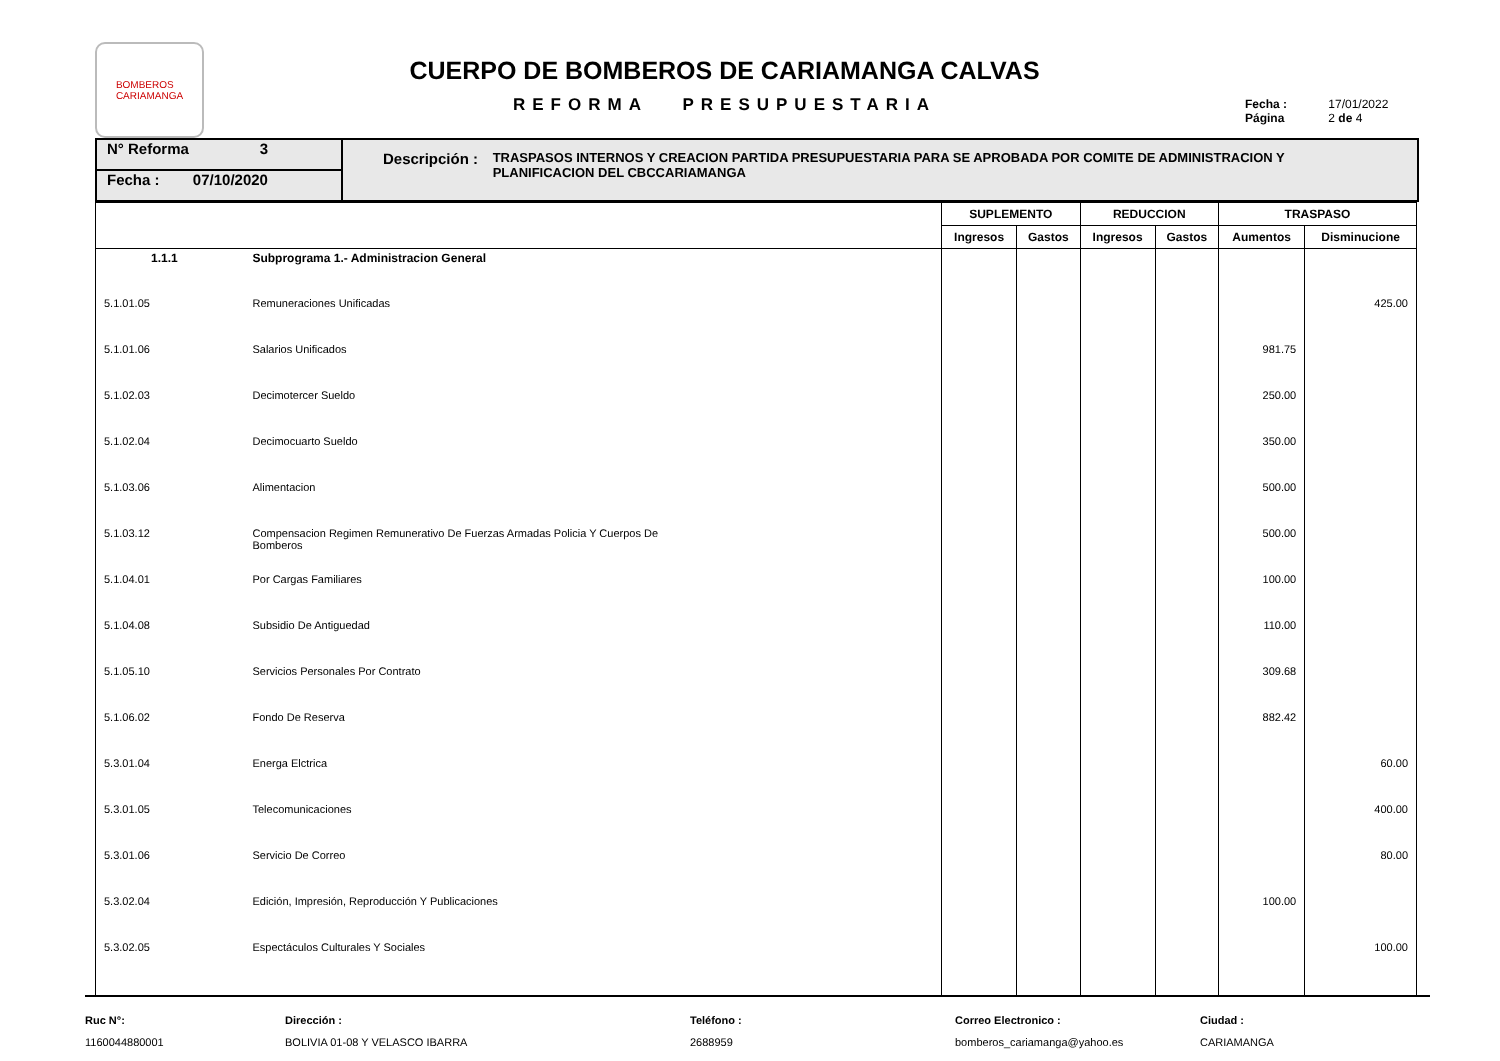BOMBEROS
CARIAMANGA
CUERPO DE BOMBEROS DE CARIAMANGA CALVAS
REFORMA PRESUPUESTARIA
Fecha : 17/01/2022
Página 2 de 4
N° Reforma 3
Fecha : 07/10/2020
Descripción : TRASPASOS INTERNOS Y CREACION PARTIDA PRESUPUESTARIA PARA SE APROBADA POR COMITE DE ADMINISTRACION Y PLANIFICACION DEL CBCCARIAMANGA
| | | SUPLEMENTO | | REDUCCION | | TRASPASO | |
| --- | --- | --- | --- | --- | --- | --- | --- |
| | | Ingresos | Gastos | Ingresos | Gastos | Aumentos | Disminucione |
| 1.1.1 | Subprograma 1.- Administracion General | | | | | | |
| 5.1.01.05 | Remuneraciones Unificadas | | | | | | 425.00 |
| 5.1.01.06 | Salarios Unificados | | | | | 981.75 | |
| 5.1.02.03 | Decimotercer Sueldo | | | | | 250.00 | |
| 5.1.02.04 | Decimocuarto Sueldo | | | | | 350.00 | |
| 5.1.03.06 | Alimentacion | | | | | 500.00 | |
| 5.1.03.12 | Compensacion Regimen Remunerativo De Fuerzas Armadas Policia Y Cuerpos De Bomberos | | | | | 500.00 | |
| 5.1.04.01 | Por Cargas Familiares | | | | | 100.00 | |
| 5.1.04.08 | Subsidio De Antiguedad | | | | | 110.00 | |
| 5.1.05.10 | Servicios Personales Por Contrato | | | | | 309.68 | |
| 5.1.06.02 | Fondo De Reserva | | | | | 882.42 | |
| 5.3.01.04 | Energa Elctrica | | | | | | 60.00 |
| 5.3.01.05 | Telecomunicaciones | | | | | | 400.00 |
| 5.3.01.06 | Servicio De Correo | | | | | | 80.00 |
| 5.3.02.04 | Edición, Impresión, Reproducción Y Publicaciones | | | | | 100.00 | |
| 5.3.02.05 | Espectáculos Culturales Y Sociales | | | | | | 100.00 |
Ruc N°:
1160044880001
Dirección :
BOLIVIA 01-08 Y VELASCO IBARRA
Teléfono :
2688959
Correo Electronico :
bomberos_cariamanga@yahoo.es
Ciudad :
CARIAMANGA